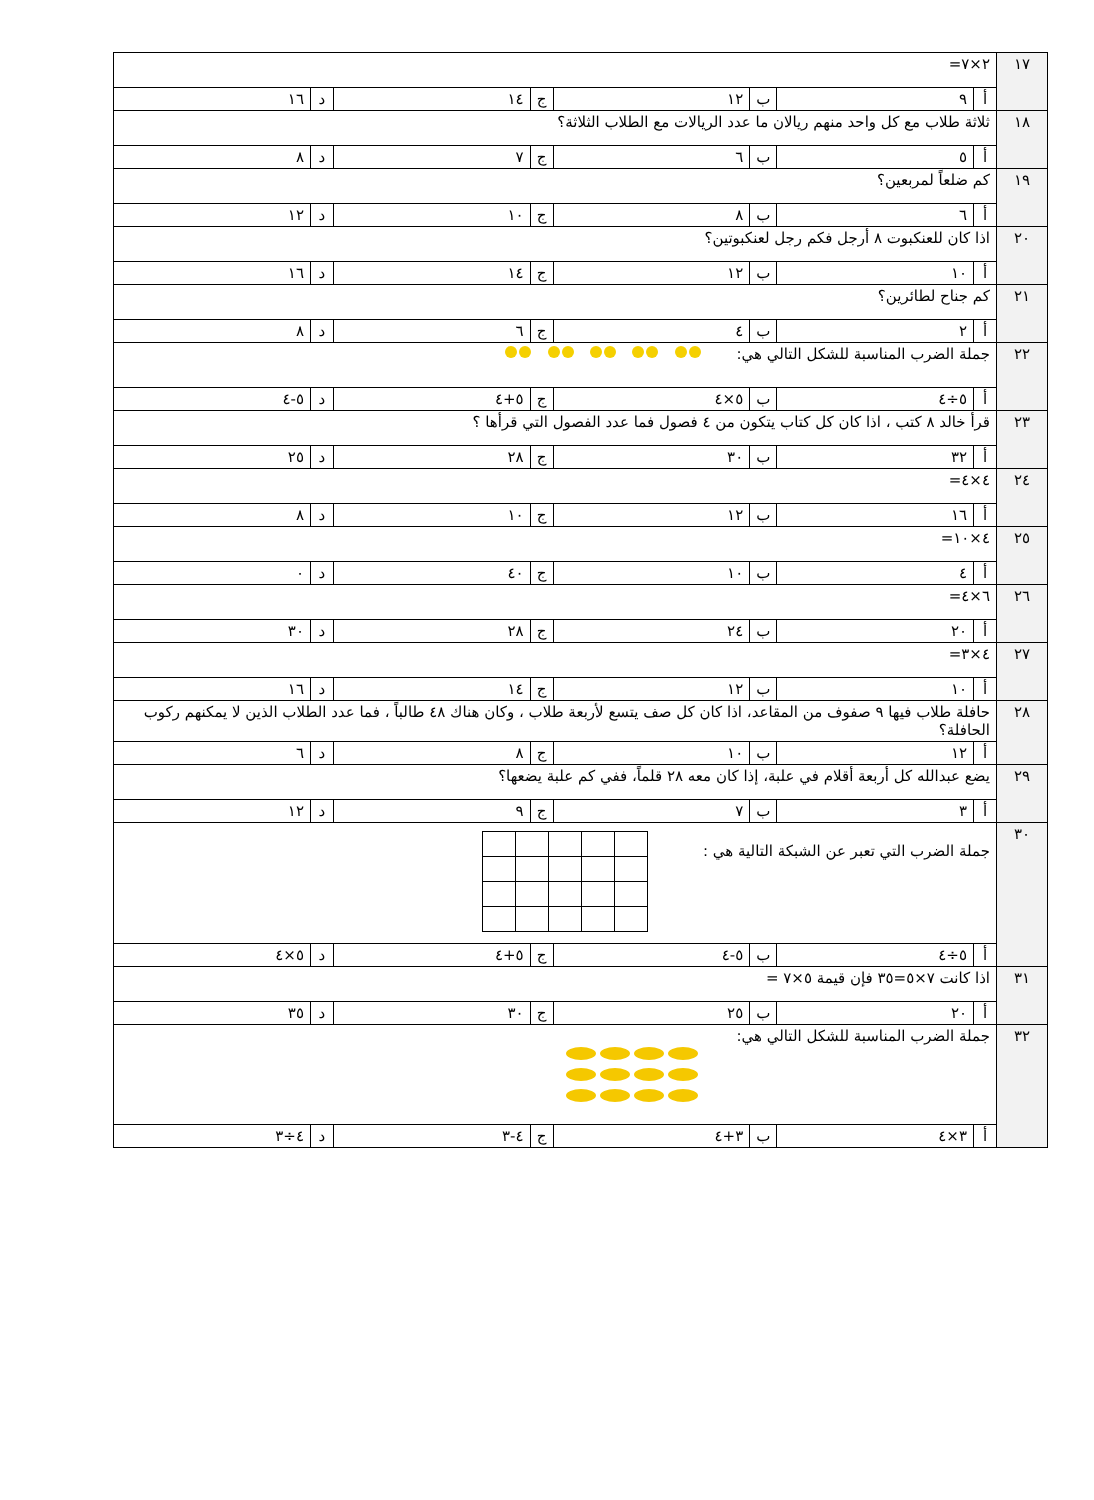| ١٧ | ٢×٧= | | | | | | | |
| | أ | ٩ | ب | ١٢ | ج | ١٤ | د | ١٦ |
| ١٨ | ثلاثة طلاب مع كل واحد منهم ريالان ما عدد الريالات مع الطلاب الثلاثة؟ | | | | | | | |
| | أ | ٥ | ب | ٦ | ج | ٧ | د | ٨ |
| ١٩ | كم ضلعاً لمربعين؟ | | | | | | | |
| | أ | ٦ | ب | ٨ | ج | ١٠ | د | ١٢ |
| ٢٠ | اذا كان للعنكبوت ٨ أرجل فكم رجل لعنكبوتين؟ | | | | | | | |
| | أ | ١٠ | ب | ١٢ | ج | ١٤ | د | ١٦ |
| ٢١ | كم جناح لطائرين؟ | | | | | | | |
| | أ | ٢ | ب | ٤ | ج | ٦ | د | ٨ |
| ٢٢ | جملة الضرب المناسبة للشكل التالي هي: | | | | | | | |
| | أ | ٥÷٤ | ب | ٥×٤ | ج | ٥+٤ | د | ٥-٤ |
| ٢٣ | قرأ خالد ٨ كتب ، اذا كان كل كتاب يتكون من ٤ فصول فما عدد الفصول التي قرأها ؟ | | | | | | | |
| | أ | ٣٢ | ب | ٣٠ | ج | ٢٨ | د | ٢٥ |
| ٢٤ | ٤×٤= | | | | | | | |
| | أ | ١٦ | ب | ١٢ | ج | ١٠ | د | ٨ |
| ٢٥ | ٤×١٠= | | | | | | | |
| | أ | ٤ | ب | ١٠ | ج | ٤٠ | د | ٠ |
| ٢٦ | ٦×٤= | | | | | | | |
| | أ | ٢٠ | ب | ٢٤ | ج | ٢٨ | د | ٣٠ |
| ٢٧ | ٤×٣= | | | | | | | |
| | أ | ١٠ | ب | ١٢ | ج | ١٤ | د | ١٦ |
| ٢٨ | حافلة طلاب فيها ٩ صفوف من المقاعد، اذا كان كل صف يتسع لأربعة طلاب ، وكان هناك ٤٨ طالباً ، فما عدد الطلاب الذين لا يمكنهم ركوب الحافلة؟ | | | | | | | |
| | أ | ١٢ | ب | ١٠ | ج | ٨ | د | ٦ |
| ٢٩ | يضع عبدالله كل أربعة أقلام في علبة، إذا كان معه ٢٨ قلماً، ففي كم علبة يضعها؟ | | | | | | | |
| | أ | ٣ | ب | ٧ | ج | ٩ | د | ١٢ |
| ٣٠ | جملة الضرب التي تعبر عن الشبكة التالية هي : | | | | | | | |
| | أ | ٥÷٤ | ب | ٥-٤ | ج | ٥+٤ | د | ٥×٤ |
| ٣١ | اذا كانت ٧×٥=٣٥ فإن قيمة ٥×٧ = | | | | | | | |
| | أ | ٢٠ | ب | ٢٥ | ج | ٣٠ | د | ٣٥ |
| ٣٢ | جملة الضرب المناسبة للشكل التالي هي: | | | | | | | |
| | أ | ٣×٤ | ب | ٣+٤ | ج | ٤-٣ | د | ٤÷٣ |